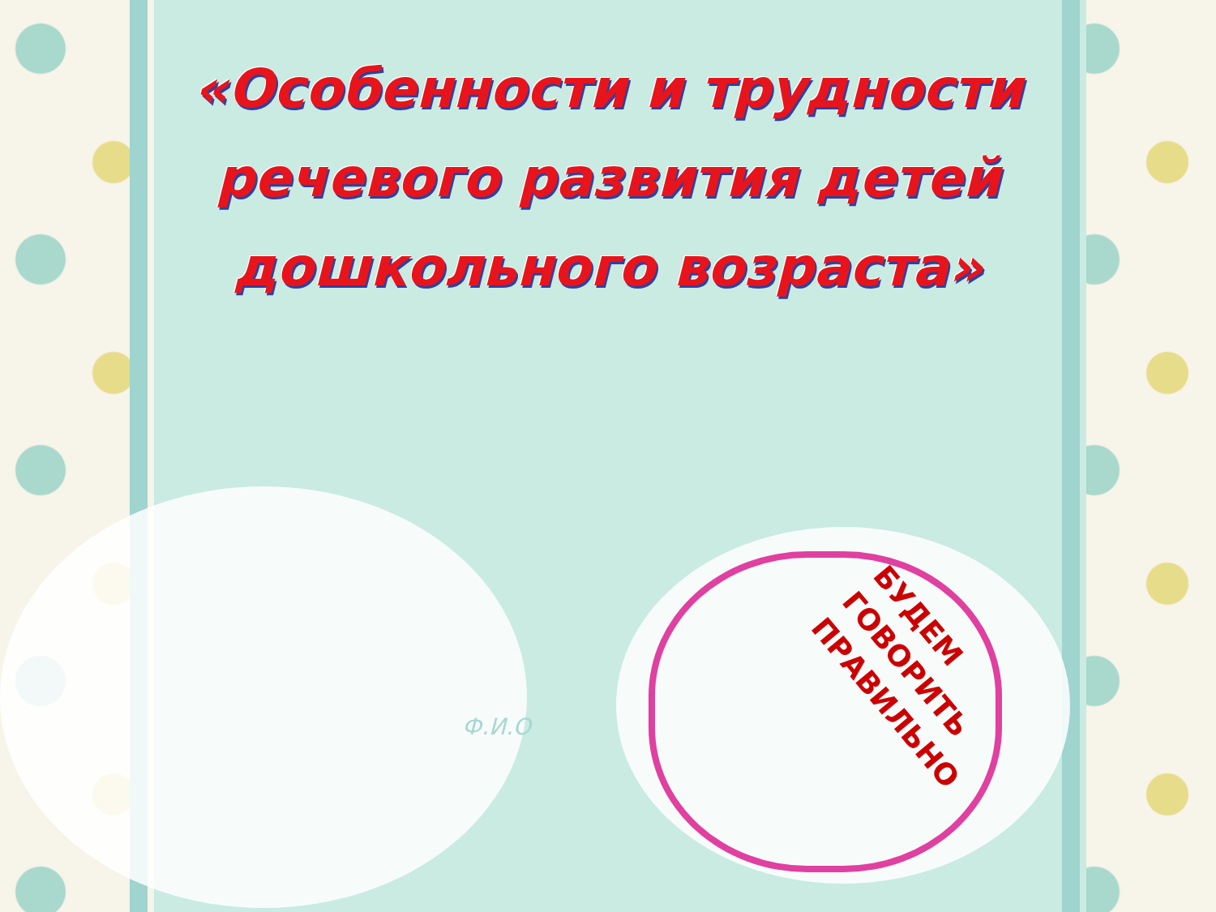«Особенности и трудности
речевого развития детей
дошкольного возраста»
Ф.И.О
БУДЕМ
ГОВОРИТЬ
ПРАВИЛЬНО